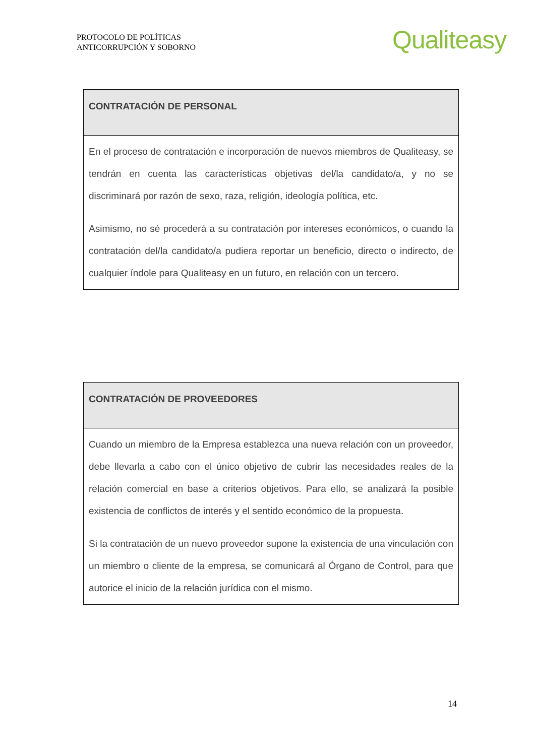PROTOCOLO DE POLÍTICAS
ANTICORRUPCIÓN Y SOBORNO
Qualiteasy
| CONTRATACIÓN DE PERSONAL |
| --- |
| En el proceso de contratación e incorporación de nuevos miembros de Qualiteasy, se tendrán en cuenta las características objetivas del/la candidato/a, y no se discriminará por razón de sexo, raza, religión, ideología política, etc. Asimismo, no sé procederá a su contratación por intereses económicos, o cuando la contratación del/la candidato/a pudiera reportar un beneficio, directo o indirecto, de cualquier índole para Qualiteasy en un futuro, en relación con un tercero. |
| CONTRATACIÓN DE PROVEEDORES |
| --- |
| Cuando un miembro de la Empresa establezca una nueva relación con un proveedor, debe llevarla a cabo con el único objetivo de cubrir las necesidades reales de la relación comercial en base a criterios objetivos. Para ello, se analizará la posible existencia de conflictos de interés y el sentido económico de la propuesta. Si la contratación de un nuevo proveedor supone la existencia de una vinculación con un miembro o cliente de la empresa, se comunicará al Órgano de Control, para que autorice el inicio de la relación jurídica con el mismo. |
14